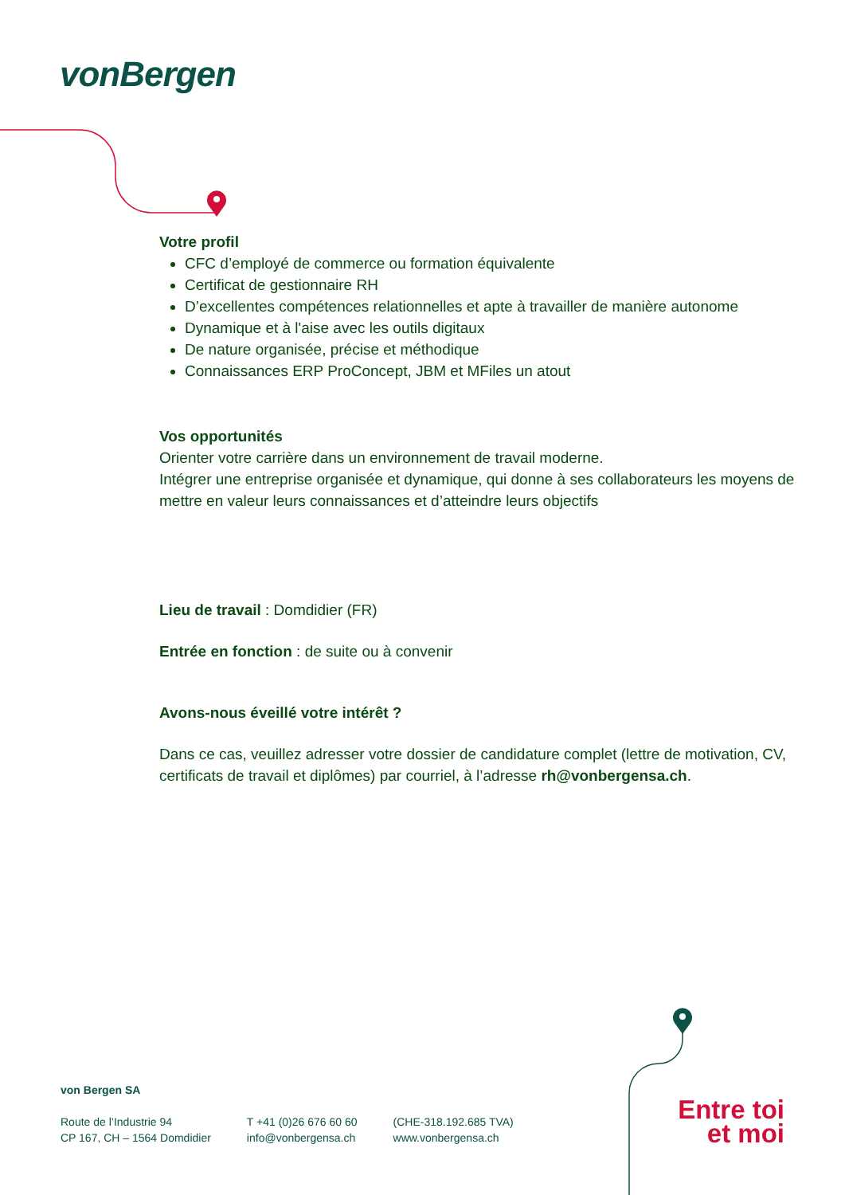vonBergen
Votre profil
CFC d’employé de commerce ou formation équivalente
Certificat de gestionnaire RH
D’excellentes compétences relationnelles et apte à travailler de manière autonome
Dynamique et à l'aise avec les outils digitaux
De nature organisée, précise et méthodique
Connaissances ERP ProConcept, JBM et MFiles un atout
Vos opportunités
Orienter votre carrière dans un environnement de travail moderne.
Intégrer une entreprise organisée et dynamique, qui donne à ses collaborateurs les moyens de mettre en valeur leurs connaissances et d’atteindre leurs objectifs
Lieu de travail : Domdidier (FR)
Entrée en fonction : de suite ou à convenir
Avons-nous éveillé votre intérêt ?
Dans ce cas, veuillez adresser votre dossier de candidature complet (lettre de motivation, CV, certificats de travail et diplômes) par courriel, à l’adresse rh@vonbergensa.ch.
von Bergen SA
Route de l’Industrie 94
CP 167, CH – 1564 Domdidier
T +41 (0)26 676 60 60
info@vonbergensa.ch
(CHE-318.192.685 TVA)
www.vonbergensa.ch
Entre toi et moi